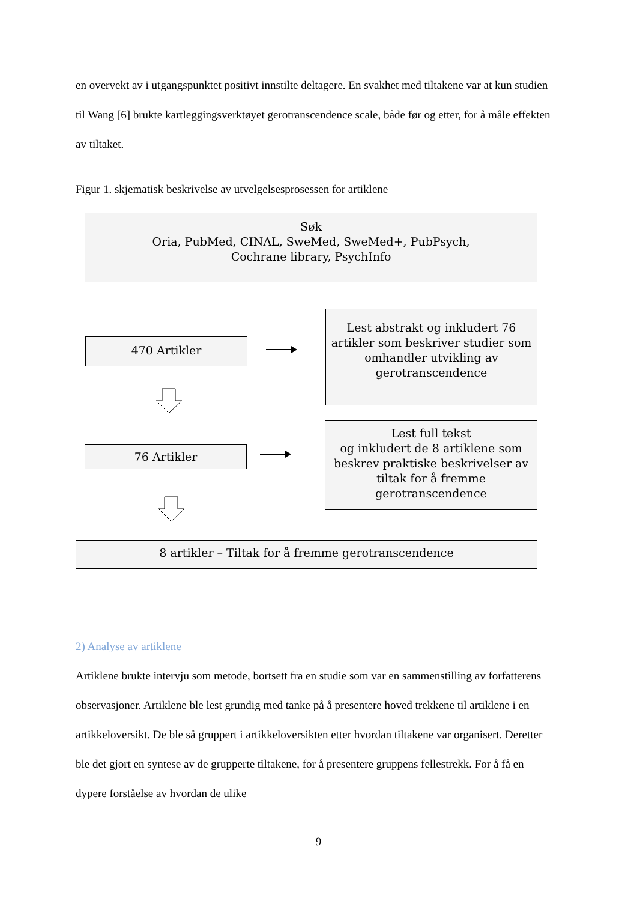en overvekt av i utgangspunktet positivt innstilte deltagere. En svakhet med tiltakene var at kun studien til Wang [6] brukte kartleggingsverktøyet gerotranscendence scale, både før og etter, for å måle effekten av tiltaket.
Figur 1. skjematisk beskrivelse av utvelgelsesprosessen for artiklene
Søk
Oria, PubMed, CINAL, SweMed, SweMed+, PubPsych,
Cochrane library, PsychInfo
470 Artikler
Lest abstrakt og inkludert 76 artikler som beskriver studier som omhandler utvikling av gerotranscendence
76 Artikler
Lest full tekst
og inkludert de 8 artiklene som beskrev praktiske beskrivelser av tiltak for å fremme gerotranscendence
8 artikler – Tiltak for å fremme gerotranscendence
2) Analyse av artiklene
Artiklene brukte intervju som metode, bortsett fra en studie som var en sammenstilling av forfatterens observasjoner. Artiklene ble lest grundig med tanke på å presentere hoved trekkene til artiklene i en artikkeloversikt. De ble så gruppert i artikkeloversikten etter hvordan tiltakene var organisert. Deretter ble det gjort en syntese av de grupperte tiltakene, for å presentere gruppens fellestrekk. For å få en dypere forståelse av hvordan de ulike
9